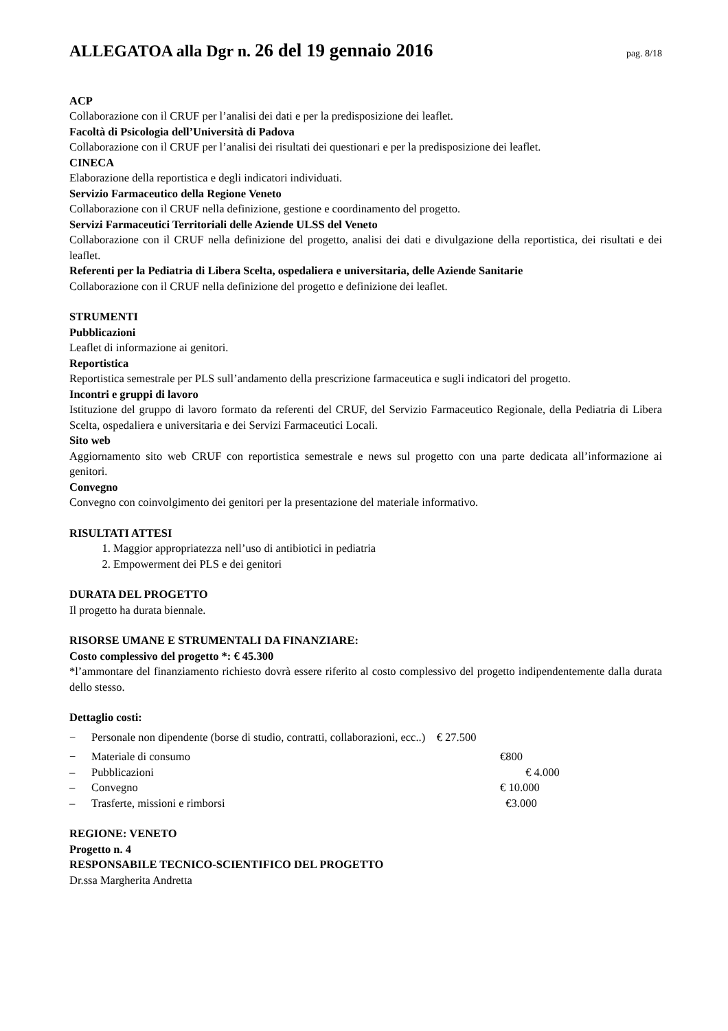ALLEGATOA alla Dgr n. 26 del 19 gennaio 2016
pag. 8/18
ACP
Collaborazione con il CRUF per l’analisi dei dati e per la predisposizione dei leaflet.
Facoltà di Psicologia dell’Università di Padova
Collaborazione con il CRUF per l’analisi dei risultati dei questionari e per la predisposizione dei leaflet.
CINECA
Elaborazione della reportistica e degli indicatori individuati.
Servizio Farmaceutico della Regione Veneto
Collaborazione con il CRUF nella definizione, gestione e coordinamento del progetto.
Servizi Farmaceutici Territoriali delle Aziende ULSS del Veneto
Collaborazione con il CRUF nella definizione del progetto, analisi dei dati e divulgazione della reportistica, dei risultati e dei leaflet.
Referenti per la Pediatria di Libera Scelta, ospedaliera e universitaria, delle Aziende Sanitarie
Collaborazione con il CRUF nella definizione del progetto e definizione dei leaflet.
STRUMENTI
Pubblicazioni
Leaflet di informazione ai genitori.
Reportistica
Reportistica semestrale per PLS sull’andamento della prescrizione farmaceutica e sugli indicatori del progetto.
Incontri e gruppi di lavoro
Istituzione del gruppo di lavoro formato da referenti del CRUF, del Servizio Farmaceutico Regionale, della Pediatria di Libera Scelta, ospedaliera e universitaria e dei Servizi Farmaceutici Locali.
Sito web
Aggiornamento sito web CRUF con reportistica semestrale e news sul progetto con una parte dedicata all’informazione ai genitori.
Convegno
Convegno con coinvolgimento dei genitori per la presentazione del materiale informativo.
RISULTATI ATTESI
1. Maggior appropriatezza nell’uso di antibiotici in pediatria
2. Empowerment dei PLS e dei genitori
DURATA DEL PROGETTO
Il progetto ha durata biennale.
RISORSE UMANE E STRUMENTALI DA FINANZIARE:
Costo complessivo del progetto *: € 45.300
*l’ammontare del finanziamento richiesto dovrà essere riferito al costo complessivo del progetto indipendentemente dalla durata dello stesso.
Dettaglio costi:
− Personale non dipendente (borse di studio, contratti, collaborazioni, ecc..) € 27.500
− Materiale di consumo €800
– Pubblicazioni € 4.000
– Convegno € 10.000
– Trasferte, missioni e rimborsi €3.000
REGIONE: VENETO
Progetto n. 4
RESPONSABILE TECNICO-SCIENTIFICO DEL PROGETTO
Dr.ssa Margherita Andretta